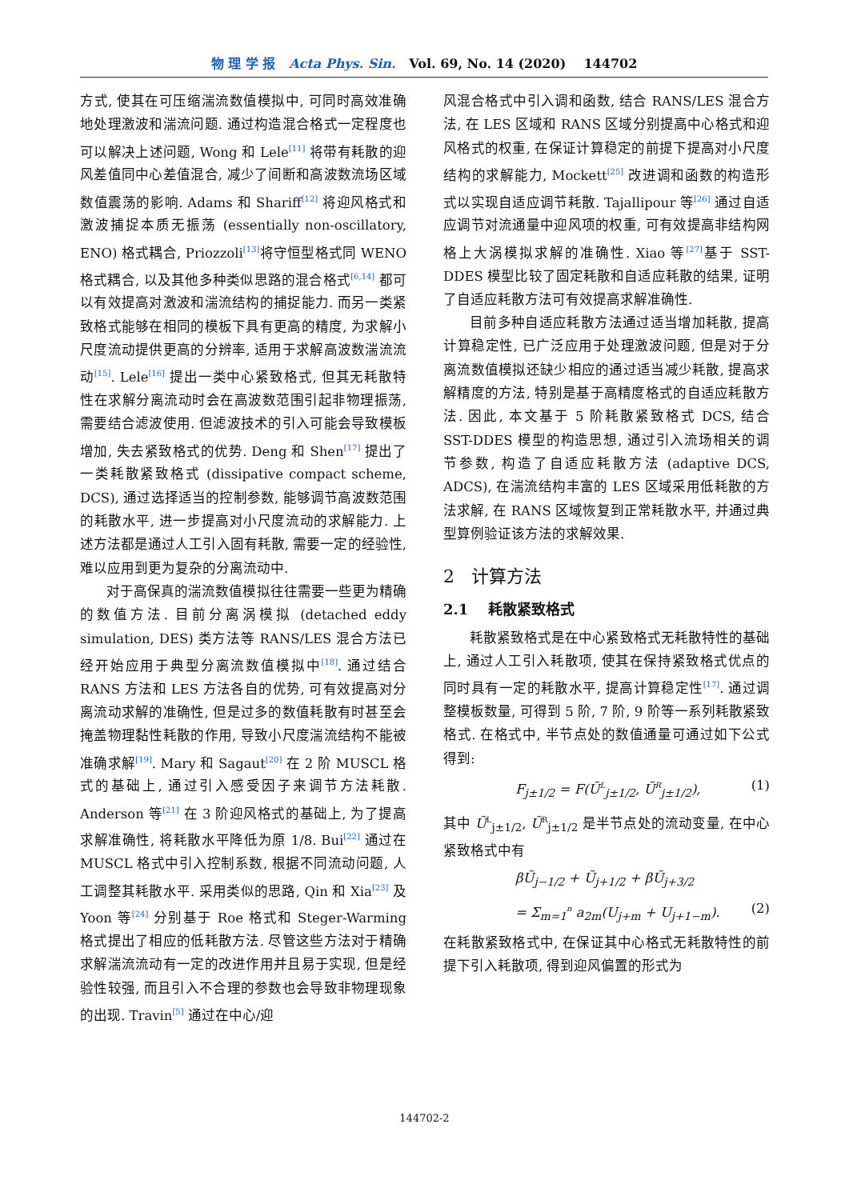物 理 学 报 Acta Phys. Sin. Vol. 69, No. 14 (2020) 144702
方式, 使其在可压缩湍流数值模拟中, 可同时高效准确地处理激波和湍流问题. 通过构造混合格式一定程度也可以解决上述问题, Wong 和 Lele<sup>[11]</sup> 将带有耗散的迎风差值同中心差值混合, 减少了间断和高波数流场区域数值震荡的影响. Adams 和 Shariff<sup>[12]</sup> 将迎风格式和激波捕捉本质无振荡 (essentially non-oscillatory, ENO) 格式耦合, Priozzoli<sup>[13]</sup>将守恒型格式同 WENO 格式耦合, 以及其他多种类似思路的混合格式<sup>[6,14]</sup> 都可以有效提高对激波和湍流结构的捕捉能力. 而另一类紧致格式能够在相同的模板下具有更高的精度, 为求解小尺度流动提供更高的分辨率, 适用于求解高波数湍流流动<sup>[15]</sup>. Lele<sup>[16]</sup> 提出一类中心紧致格式, 但其无耗散特性在求解分离流动时会在高波数范围引起非物理振荡, 需要结合滤波使用. 但滤波技术的引入可能会导致模板增加, 失去紧致格式的优势. Deng 和 Shen<sup>[17]</sup> 提出了一类耗散紧致格式 (dissipative compact scheme, DCS), 通过选择适当的控制参数, 能够调节高波数范围的耗散水平, 进一步提高对小尺度流动的求解能力. 上述方法都是通过人工引入固有耗散, 需要一定的经验性, 难以应用到更为复杂的分离流动中.
对于高保真的湍流数值模拟往往需要一些更为精确的数值方法. 目前分离涡模拟 (detached eddy simulation, DES) 类方法等 RANS/LES 混合方法已经开始应用于典型分离流数值模拟中<sup>[18]</sup>. 通过结合 RANS 方法和 LES 方法各自的优势, 可有效提高对分离流动求解的准确性, 但是过多的数值耗散有时甚至会掩盖物理黏性耗散的作用, 导致小尺度湍流结构不能被准确求解<sup>[19]</sup>. Mary 和 Sagaut<sup>[20]</sup> 在 2 阶 MUSCL 格式的基础上, 通过引入感受因子来调节方法耗散. Anderson 等<sup>[21]</sup> 在 3 阶迎风格式的基础上, 为了提高求解准确性, 将耗散水平降低为原 1/8. Bui<sup>[22]</sup> 通过在 MUSCL 格式中引入控制系数, 根据不同流动问题, 人工调整其耗散水平. 采用类似的思路, Qin 和 Xia<sup>[23]</sup> 及 Yoon 等<sup>[24]</sup> 分别基于 Roe 格式和 Steger-Warming 格式提出了相应的低耗散方法. 尽管这些方法对于精确求解湍流流动有一定的改进作用并且易于实现, 但是经验性较强, 而且引入不合理的参数也会导致非物理现象的出现. Travin<sup>[5]</sup> 通过在中心/迎
风混合格式中引入调和函数, 结合 RANS/LES 混合方法, 在 LES 区域和 RANS 区域分别提高中心格式和迎风格式的权重, 在保证计算稳定的前提下提高对小尺度结构的求解能力, Mockett<sup>[25]</sup> 改进调和函数的构造形式以实现自适应调节耗散. Tajallipour 等<sup>[26]</sup> 通过自适应调节对流通量中迎风项的权重, 可有效提高非结构网格上大涡模拟求解的准确性. Xiao 等<sup>[27]</sup>基于 SST-DDES 模型比较了固定耗散和自适应耗散的结果, 证明了自适应耗散方法可有效提高求解准确性.
目前多种自适应耗散方法通过适当增加耗散, 提高计算稳定性, 已广泛应用于处理激波问题, 但是对于分离流数值模拟还缺少相应的通过适当减少耗散, 提高求解精度的方法, 特别是基于高精度格式的自适应耗散方法. 因此, 本文基于 5 阶耗散紧致格式 DCS, 结合 SST-DDES 模型的构造思想, 通过引入流场相关的调节参数, 构造了自适应耗散方法 (adaptive DCS, ADCS), 在湍流结构丰富的 LES 区域采用低耗散的方法求解, 在 RANS 区域恢复到正常耗散水平, 并通过典型算例验证该方法的求解效果.
2 计算方法
2.1 耗散紧致格式
耗散紧致格式是在中心紧致格式无耗散特性的基础上, 通过人工引入耗散项, 使其在保持紧致格式优点的同时具有一定的耗散水平, 提高计算稳定性<sup>[17]</sup>. 通过调整模板数量, 可得到 5 阶, 7 阶, 9 阶等一系列耗散紧致格式. 在格式中, 半节点处的数值通量可通过如下公式得到:
F<sub>j±1/2</sub> = F(Ũ<sup>L</sup><sub>j±1/2</sub>, Ũ<sup>R</sup><sub>j±1/2</sub>), (1)
其中 Ũ<sup>L</sup><sub>j±1/2</sub>, Ũ<sup>R</sup><sub>j±1/2</sub> 是半节点处的流动变量, 在中心紧致格式中有
βŨ<sub>j−1/2</sub> + Ũ<sub>j+1/2</sub> + βŨ<sub>j+3/2</sub>
= Σ<sub>m=1</sub><sup>n</sup> a<sub>2m</sub>(U<sub>j+m</sub> + U<sub>j+1−m</sub>). (2)
在耗散紧致格式中, 在保证其中心格式无耗散特性的前提下引入耗散项, 得到迎风偏置的形式为
144702-2